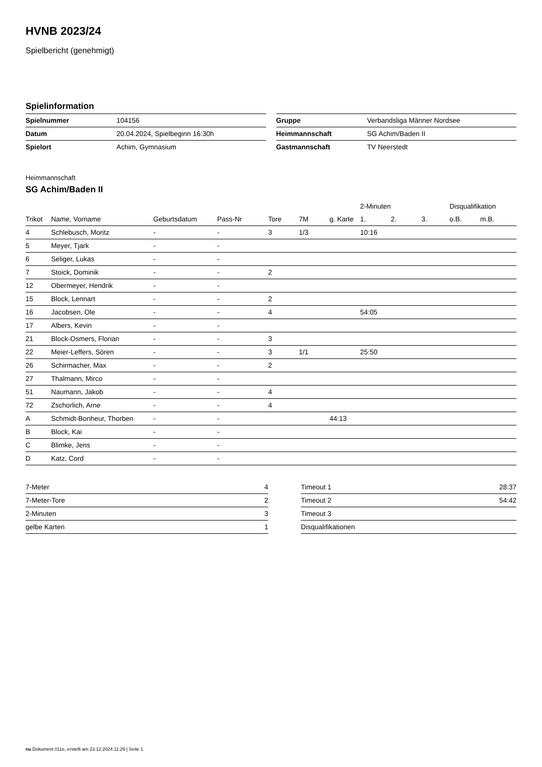HVNB 2023/24
Spielbericht (genehmigt)
Spielinformation
| Spielnummer | 104156 |
| Datum | 20.04.2024, Spielbeginn 16:30h |
| Spielort | Achim, Gymnasium |
| Gruppe | Verbandsliga Männer Nordsee |
| Heimmannschaft | SG Achim/Baden II |
| Gastmannschaft | TV Neerstedt |
Heimmannschaft
SG Achim/Baden II
| | | | | | | | 2-Minuten | | | Disqualifikation | |
| --- | --- | --- | --- | --- | --- | --- | --- | --- | --- | --- | --- |
| Trikot | Name, Vorname | Geburtsdatum | Pass-Nr | Tore | 7M | g. Karte | 1. | 2. | 3. | o.B. | m.B. |
| 4 | Schlebusch, Moritz | - | - | 3 | 1/3 | | 10:16 | | | | |
| 5 | Meyer, Tjark | - | - | | | | | | | | |
| 6 | Seliger, Lukas | - | - | | | | | | | | |
| 7 | Stoick, Dominik | - | - | 2 | | | | | | | |
| 12 | Obermeyer, Hendrik | - | - | | | | | | | | |
| 15 | Block, Lennart | - | - | 2 | | | | | | | |
| 16 | Jacobsen, Ole | - | - | 4 | | | 54:05 | | | | |
| 17 | Albers, Kevin | - | - | | | | | | | | |
| 21 | Block-Osmers, Florian | - | - | 3 | | | | | | | |
| 22 | Meier-Leffers, Sören | - | - | 3 | 1/1 | | 25:50 | | | | |
| 26 | Schirmacher, Max | - | - | 2 | | | | | | | |
| 27 | Thalmann, Mirco | - | - | | | | | | | | |
| 51 | Naumann, Jakob | - | - | 4 | | | | | | | |
| 72 | Zschorlich, Arne | - | - | 4 | | | | | | | |
| A | Schmidt-Bonheur, Thorben | - | - | | | 44:13 | | | | | |
| B | Block, Kai | - | - | | | | | | | | |
| C | Blimke, Jens | - | - | | | | | | | | |
| D | Katz, Cord | - | - | | | | | | | | |
| 7-Meter | 4 |
| 7-Meter-Tore | 2 |
| 2-Minuten | 3 |
| gelbe Karten | 1 |
| Timeout 1 | 28:37 |
| Timeout 2 | 54:42 |
| Timeout 3 | |
| Disqualifikationen | |
nu.Dokument 011e, erstellt am 23.12.2024 11:29 | Seite 1